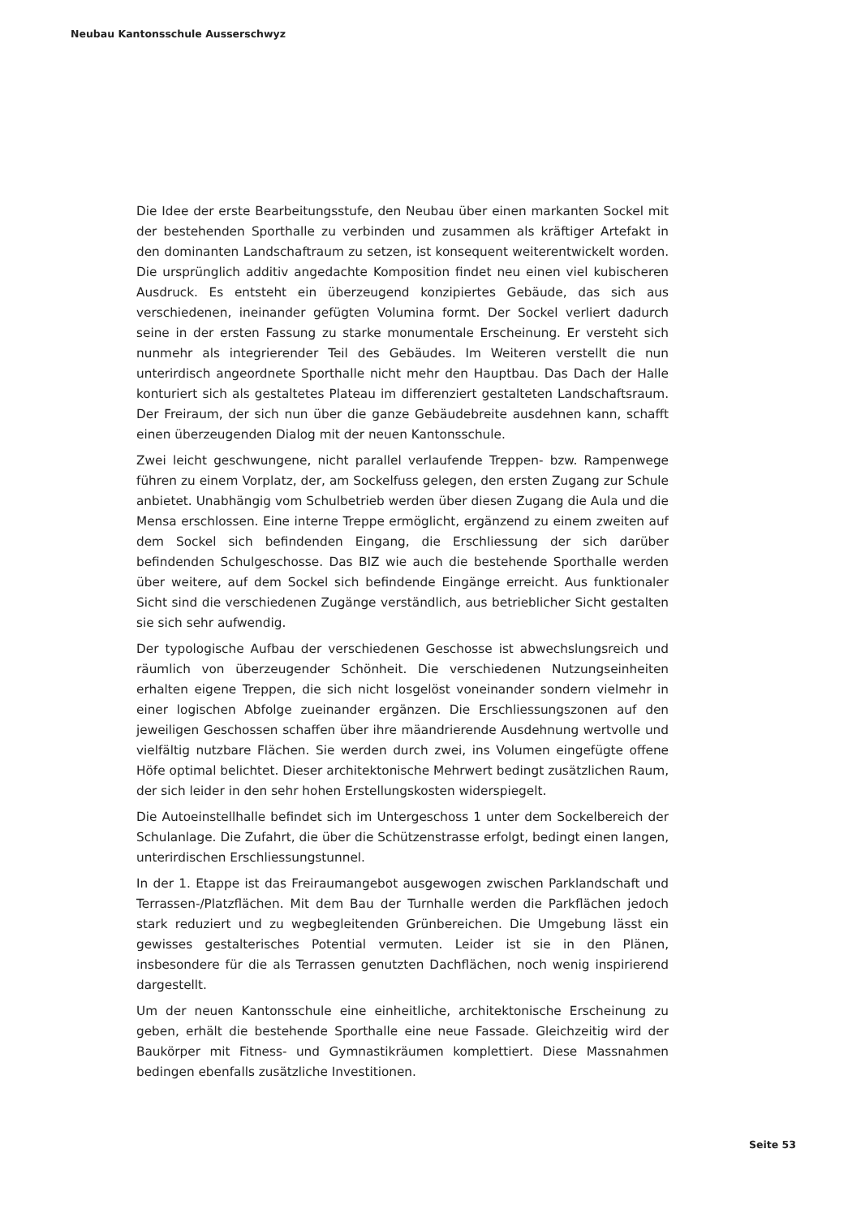Neubau Kantonsschule Ausserschwyz
Die Idee der erste Bearbeitungsstufe, den Neubau über einen markanten Sockel mit der bestehenden Sporthalle zu verbinden und zusammen als kräftiger Artefakt in den dominanten Landschaftraum zu setzen, ist konsequent weiterentwickelt worden. Die ursprünglich additiv angedachte Komposition findet neu einen viel kubischeren Ausdruck. Es entsteht ein überzeugend konzipiertes Gebäude, das sich aus verschiedenen, ineinander gefügten Volumina formt. Der Sockel verliert dadurch seine in der ersten Fassung zu starke monumentale Erscheinung. Er versteht sich nunmehr als integrierender Teil des Gebäudes. Im Weiteren verstellt die nun unterirdisch angeordnete Sporthalle nicht mehr den Hauptbau. Das Dach der Halle konturiert sich als gestaltetes Plateau im differenziert gestalteten Landschaftsraum. Der Freiraum, der sich nun über die ganze Gebäudebreite ausdehnen kann, schafft einen überzeugenden Dialog mit der neuen Kantonsschule.
Zwei leicht geschwungene, nicht parallel verlaufende Treppen- bzw. Rampenwege führen zu einem Vorplatz, der, am Sockelfuss gelegen, den ersten Zugang zur Schule anbietet. Unabhängig vom Schulbetrieb werden über diesen Zugang die Aula und die Mensa erschlossen. Eine interne Treppe ermöglicht, ergänzend zu einem zweiten auf dem Sockel sich befindenden Eingang, die Erschliessung der sich darüber befindenden Schulgeschosse. Das BIZ wie auch die bestehende Sporthalle werden über weitere, auf dem Sockel sich befindende Eingänge erreicht. Aus funktionaler Sicht sind die verschiedenen Zugänge verständlich, aus betrieblicher Sicht gestalten sie sich sehr aufwendig.
Der typologische Aufbau der verschiedenen Geschosse ist abwechslungsreich und räumlich von überzeugender Schönheit. Die verschiedenen Nutzungseinheiten erhalten eigene Treppen, die sich nicht losgelöst voneinander sondern vielmehr in einer logischen Abfolge zueinander ergänzen. Die Erschliessungszonen auf den jeweiligen Geschossen schaffen über ihre mäandrierende Ausdehnung wertvolle und vielfältig nutzbare Flächen. Sie werden durch zwei, ins Volumen eingefügte offene Höfe optimal belichtet. Dieser architektonische Mehrwert bedingt zusätzlichen Raum, der sich leider in den sehr hohen Erstellungskosten widerspiegelt.
Die Autoeinstellhalle befindet sich im Untergeschoss 1 unter dem Sockelbereich der Schulanlage. Die Zufahrt, die über die Schützenstrasse erfolgt, bedingt einen langen, unterirdischen Erschliessungstunnel.
In der 1. Etappe ist das Freiraumangebot ausgewogen zwischen Parklandschaft und Terrassen-/Platzflächen. Mit dem Bau der Turnhalle werden die Parkflächen jedoch stark reduziert und zu wegbegleitenden Grünbereichen. Die Umgebung lässt ein gewisses gestalterisches Potential vermuten. Leider ist sie in den Plänen, insbesondere für die als Terrassen genutzten Dachflächen, noch wenig inspirierend dargestellt.
Um der neuen Kantonsschule eine einheitliche, architektonische Erscheinung zu geben, erhält die bestehende Sporthalle eine neue Fassade. Gleichzeitig wird der Baukörper mit Fitness- und Gymnastikräumen komplettiert. Diese Massnahmen bedingen ebenfalls zusätzliche Investitionen.
Seite 53